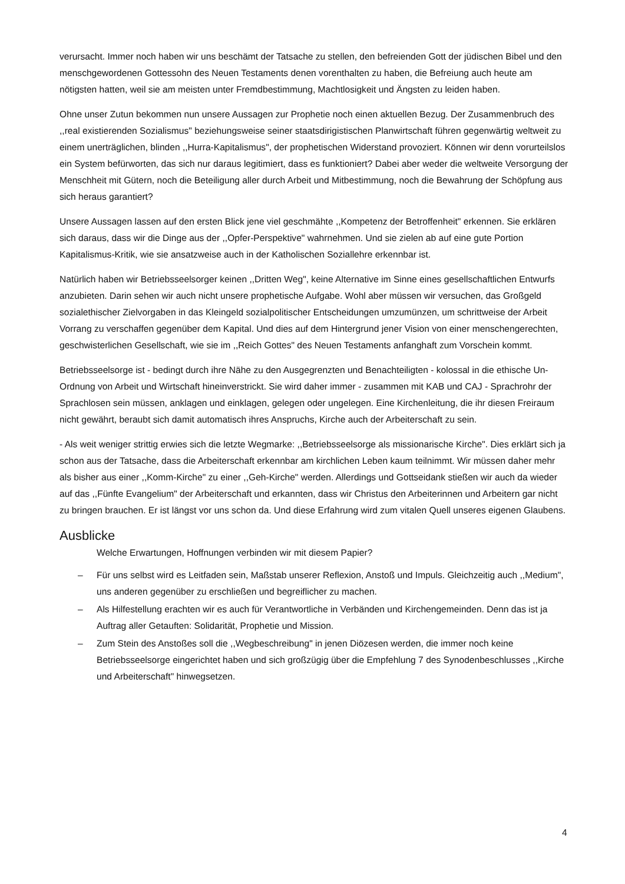verursacht. Immer noch haben wir uns beschämt der Tatsache zu stellen, den befreienden Gott der jüdischen Bibel und den menschgewordenen Gottessohn des Neuen Testaments denen vorenthalten zu haben, die Befreiung auch heute am nötigsten hatten, weil sie am meisten unter Fremdbestimmung, Machtlosigkeit und Ängsten zu leiden haben.
Ohne unser Zutun bekommen nun unsere Aussagen zur Prophetie noch einen aktuellen Bezug. Der Zusammenbruch des ,,real existierenden Sozialismus" beziehungsweise seiner staatsdirigistischen Planwirtschaft führen gegenwärtig weltweit zu einem unerträglichen, blinden ,,Hurra-Kapitalismus", der prophetischen Widerstand provoziert. Können wir denn vorurteilslos ein System befürworten, das sich nur daraus legitimiert, dass es funktioniert? Dabei aber weder die weltweite Versorgung der Menschheit mit Gütern, noch die Beteiligung aller durch Arbeit und Mitbestimmung, noch die Bewahrung der Schöpfung aus sich heraus garantiert?
Unsere Aussagen lassen auf den ersten Blick jene viel geschmähte ,,Kompetenz der Betroffenheit" erkennen. Sie erklären sich daraus, dass wir die Dinge aus der ,,Opfer-Perspektive" wahrnehmen. Und sie zielen ab auf eine gute Portion Kapitalismus-Kritik, wie sie ansatzweise auch in der Katholischen Soziallehre erkennbar ist.
Natürlich haben wir Betriebsseelsorger keinen ,,Dritten Weg", keine Alternative im Sinne eines gesellschaftlichen Entwurfs anzubieten. Darin sehen wir auch nicht unsere prophetische Aufgabe. Wohl aber müssen wir versuchen, das Großgeld sozialethischer Zielvorgaben in das Kleingeld sozialpolitischer Entscheidungen umzumünzen, um schrittweise der Arbeit Vorrang zu verschaffen gegenüber dem Kapital. Und dies auf dem Hintergrund jener Vision von einer menschengerechten, geschwisterlichen Gesellschaft, wie sie im ,,Reich Gottes" des Neuen Testaments anfanghaft zum Vorschein kommt.
Betriebsseelsorge ist - bedingt durch ihre Nähe zu den Ausgegrenzten und Benachteiligten - kolossal in die ethische Un-Ordnung von Arbeit und Wirtschaft hineinverstrickt. Sie wird daher immer - zusammen mit KAB und CAJ - Sprachrohr der Sprachlosen sein müssen, anklagen und einklagen, gelegen oder ungelegen. Eine Kirchenleitung, die ihr diesen Freiraum nicht gewährt, beraubt sich damit automatisch ihres Anspruchs, Kirche auch der Arbeiterschaft zu sein.
- Als weit weniger strittig erwies sich die letzte Wegmarke: ,,Betriebsseelsorge als missionarische Kirche". Dies erklärt sich ja schon aus der Tatsache, dass die Arbeiterschaft erkennbar am kirchlichen Leben kaum teilnimmt. Wir müssen daher mehr als bisher aus einer ,,Komm-Kirche" zu einer ,,Geh-Kirche" werden. Allerdings und Gottseidank stießen wir auch da wieder auf das ,,Fünfte Evangelium" der Arbeiterschaft und erkannten, dass wir Christus den Arbeiterinnen und Arbeitern gar nicht zu bringen brauchen. Er ist längst vor uns schon da. Und diese Erfahrung wird zum vitalen Quell unseres eigenen Glaubens.
Ausblicke
Welche Erwartungen, Hoffnungen verbinden wir mit diesem Papier?
– Für uns selbst wird es Leitfaden sein, Maßstab unserer Reflexion, Anstoß und Impuls. Gleichzeitig auch ,,Medium", uns anderen gegenüber zu erschließen und begreiflicher zu machen.
– Als Hilfestellung erachten wir es auch für Verantwortliche in Verbänden und Kirchengemeinden. Denn das ist ja Auftrag aller Getauften: Solidarität, Prophetie und Mission.
– Zum Stein des Anstoßes soll die ,,Wegbeschreibung" in jenen Diözesen werden, die immer noch keine Betriebsseelsorge eingerichtet haben und sich großzügig über die Empfehlung 7 des Synodenbeschlusses ,,Kirche und Arbeiterschaft" hinwegsetzen.
4